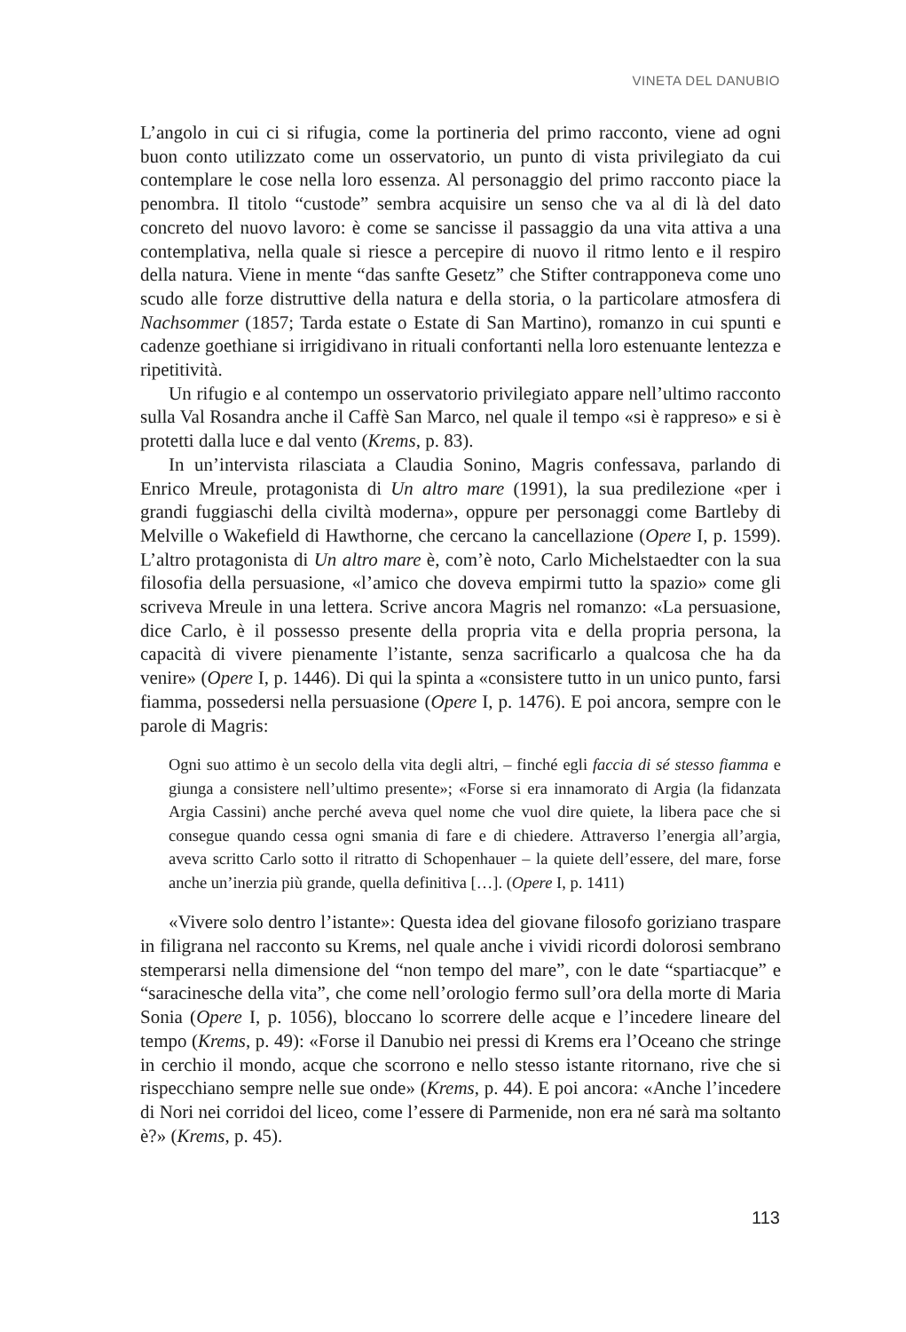VINETA DEL DANUBIO
L’angolo in cui ci si rifugia, come la portineria del primo racconto, viene ad ogni buon conto utilizzato come un osservatorio, un punto di vista privilegiato da cui contemplare le cose nella loro essenza. Al personaggio del primo racconto piace la penombra. Il titolo “custode” sembra acquisire un senso che va al di là del dato concreto del nuovo lavoro: è come se sancisse il passaggio da una vita attiva a una contemplativa, nella quale si riesce a percepire di nuovo il ritmo lento e il respiro della natura. Viene in mente “das sanfte Gesetz” che Stifter contrapponeva come uno scudo alle forze distruttive della natura e della storia, o la particolare atmosfera di Nachsommer (1857; Tarda estate o Estate di San Martino), romanzo in cui spunti e cadenze goethiane si irrigidivano in rituali confortanti nella loro estenuante lentezza e ripetitività.
Un rifugio e al contempo un osservatorio privilegiato appare nell’ultimo racconto sulla Val Rosandra anche il Caffè San Marco, nel quale il tempo «si è rappreso» e si è protetti dalla luce e dal vento (Krems, p. 83).
In un’intervista rilasciata a Claudia Sonino, Magris confessava, parlando di Enrico Mreule, protagonista di Un altro mare (1991), la sua predilezione «per i grandi fuggiaschi della civiltà moderna», oppure per personaggi come Bartleby di Melville o Wakefield di Hawthorne, che cercano la cancellazione (Opere I, p. 1599). L’altro protagonista di Un altro mare è, com’è noto, Carlo Michelstaedter con la sua filosofia della persuasione, «l’amico che doveva empirmi tutto la spazio» come gli scriveva Mreule in una lettera. Scrive ancora Magris nel romanzo: «La persuasione, dice Carlo, è il possesso presente della propria vita e della propria persona, la capacità di vivere pienamente l’istante, senza sacrificarlo a qualcosa che ha da venire» (Opere I, p. 1446). Di qui la spinta a «consistere tutto in un unico punto, farsi fiamma, possedersi nella persuasione (Opere I, p. 1476). E poi ancora, sempre con le parole di Magris:
Ogni suo attimo è un secolo della vita degli altri, – finché egli faccia di sé stesso fiamma e giunga a consistere nell’ultimo presente»; «Forse si era innamorato di Argia (la fidanzata Argia Cassini) anche perché aveva quel nome che vuol dire quiete, la libera pace che si consegue quando cessa ogni smania di fare e di chiedere. Attraverso l’energia all’argia, aveva scritto Carlo sotto il ritratto di Schopenhauer – la quiete dell’essere, del mare, forse anche un’inerzia più grande, quella definitiva […]. (Opere I, p. 1411)
«Vivere solo dentro l’istante»: Questa idea del giovane filosofo goriziano traspare in filigrana nel racconto su Krems, nel quale anche i vividi ricordi dolorosi sembrano stemperarsi nella dimensione del “non tempo del mare”, con le date “spartiacque” e “saracinesche della vita”, che come nell’orologio fermo sull’ora della morte di Maria Sonia (Opere I, p. 1056), bloccano lo scorrere delle acque e l’incedere lineare del tempo (Krems, p. 49): «Forse il Danubio nei pressi di Krems era l’Oceano che stringe in cerchio il mondo, acque che scorrono e nello stesso istante ritornano, rive che si rispecchiano sempre nelle sue onde» (Krems, p. 44). E poi ancora: «Anche l’incedere di Nori nei corridoi del liceo, come l’essere di Parmenide, non era né sarà ma soltanto è?» (Krems, p. 45).
113